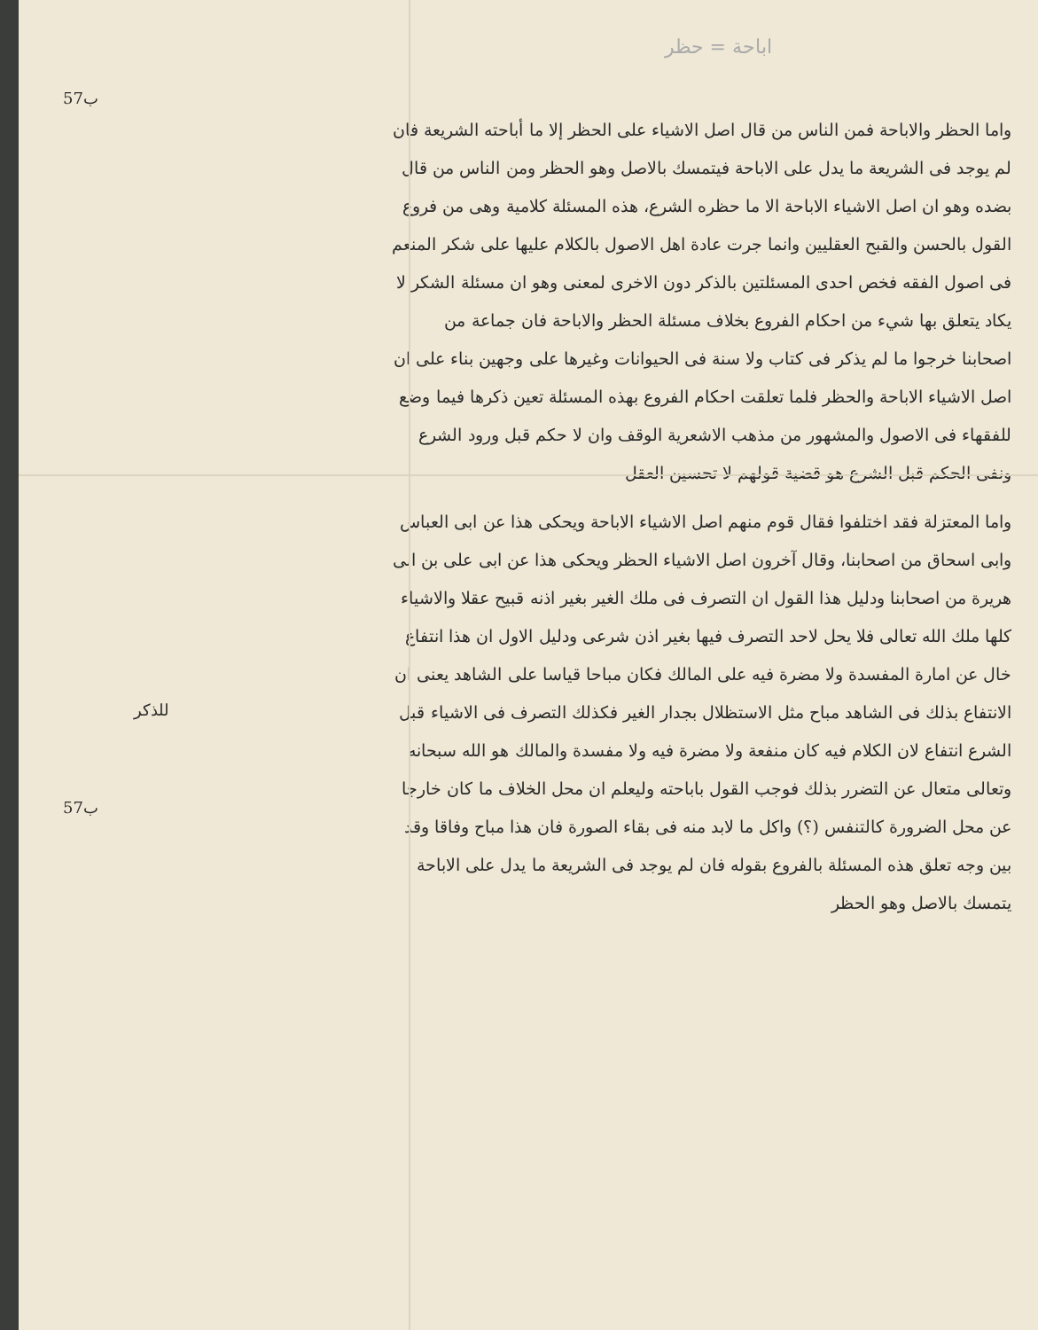اباحة = حظر
57ب
للذكر
57ب
واما الحظر والاباحة فمن الناس من قال اصل الاشياء على الحظر إلا ما أباحته الشريعة فان لم يوجد فى الشريعة ما يدل على الاباحة فيتمسك بالاصل وهو الحظر ومن الناس من قال بضده وهو ان اصل الاشياء الاباحة الا ما حظره الشرع، هذه المسئلة كلامية وهى من فروع القول بالحسن والقبح العقليين وانما جرت عادة اهل الاصول بالكلام عليها على شكر المنعم فى اصول الفقه فخص احدى المسئلتين بالذكر دون الاخرى لمعنى وهو ان مسئلة الشكر لا يكاد يتعلق بها شيء من احكام الفروع بخلاف مسئلة الحظر والاباحة فان جماعة من اصحابنا خرجوا ما لم يذكر فى كتاب ولا سنة فى الحيوانات وغيرها على وجهين بناء على ان اصل الاشياء الاباحة والحظر فلما تعلقت احكام الفروع بهذه المسئلة تعين ذكرها فيما وضع للفقهاء فى الاصول والمشهور من مذهب الاشعرية الوقف وان لا حكم قبل ورود الشرع ونفى الحكم قبل الشرع هو قضية قولهم لا تحسين العقل
واما المعتزلة فقد اختلفوا فقال قوم منهم اصل الاشياء الاباحة ويحكى هذا عن ابى العباس وابى اسحاق من اصحابنا، وقال آخرون اصل الاشياء الحظر ويحكى هذا عن ابى على بن ابى هريرة من اصحابنا ودليل هذا القول ان التصرف فى ملك الغير بغير اذنه قبيح عقلا والاشياء كلها ملك الله تعالى فلا يحل لاحد التصرف فيها بغير اذن شرعى ودليل الاول ان هذا انتفاع خال عن امارة المفسدة ولا مضرة فيه على المالك فكان مباحا قياسا على الشاهد يعنى ان الانتفاع بذلك فى الشاهد مباح مثل الاستظلال بجدار الغير فكذلك التصرف فى الاشياء قبل الشرع انتفاع لان الكلام فيه كان منفعة ولا مضرة فيه ولا مفسدة والمالك هو الله سبحانه وتعالى متعال عن التضرر بذلك فوجب القول باباحته وليعلم ان محل الخلاف ما كان خارجا عن محل الضرورة كالتنفس (؟) واكل ما لابد منه فى بقاء الصورة فان هذا مباح وفاقا وقد بين وجه تعلق هذه المسئلة بالفروع بقوله فان لم يوجد فى الشريعة ما يدل على الاباحة يتمسك بالاصل وهو الحظر